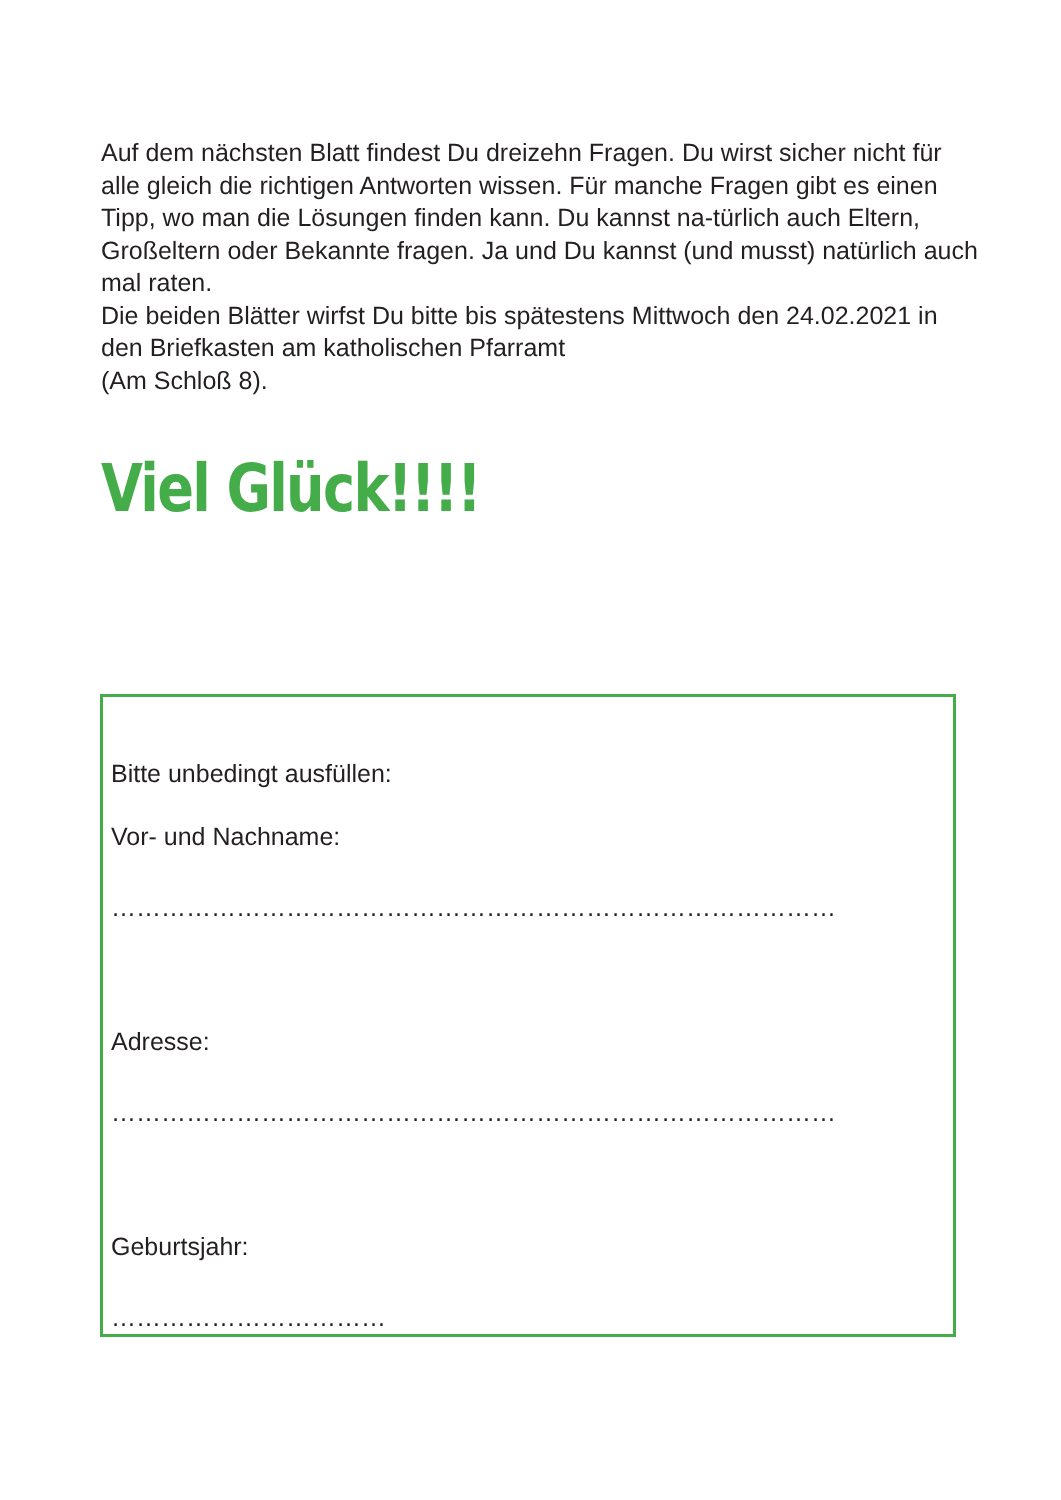Auf dem nächsten Blatt findest Du dreizehn Fragen. Du wirst sicher nicht für alle gleich die richtigen Antworten wissen. Für manche Fragen gibt es einen Tipp, wo man die Lösungen finden kann. Du kannst na-türlich auch Eltern, Großeltern oder Bekannte fragen. Ja und Du kannst (und musst) natürlich auch mal raten.
Die beiden Blätter wirfst Du bitte bis spätestens Mittwoch den 24.02.2021 in den Briefkasten am katholischen Pfarramt
(Am Schloß 8).
Viel Glück!!!!
Bitte unbedingt ausfüllen:
Vor- und Nachname:
……………………………………………………………………………
Adresse:
……………………………………………………………………………
Geburtsjahr:
……………………………